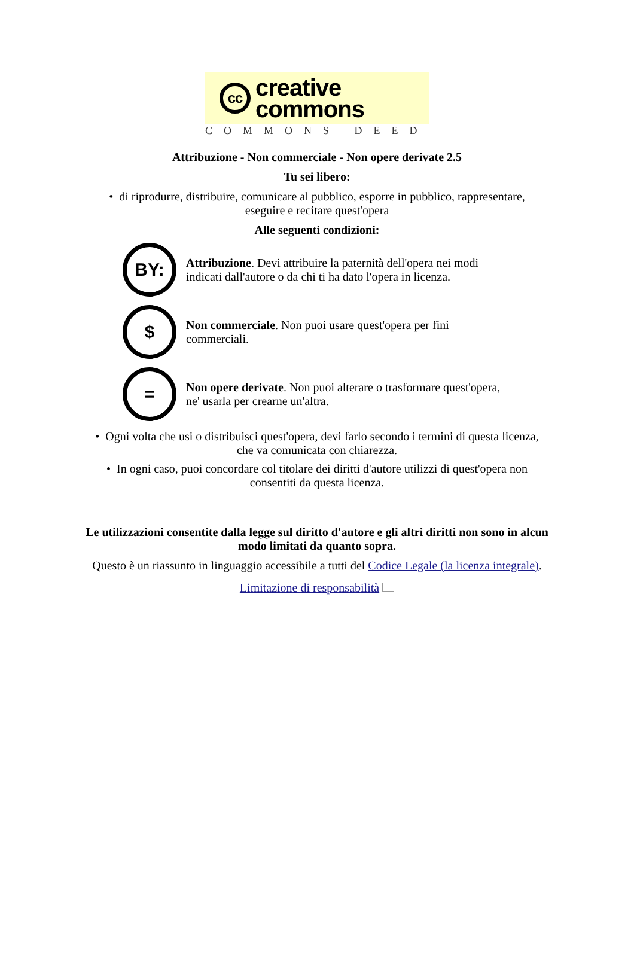cc
creative
commons
COMMONS DEED
Attribuzione - Non commerciale - Non opere derivate 2.5
Tu sei libero:
• di riprodurre, distribuire, comunicare al pubblico, esporre in pubblico, rappresentare,
eseguire e recitare quest'opera
Alle seguenti condizioni:
BY:
Attribuzione. Devi attribuire la paternità dell'opera nei modi indicati dall'autore o da chi ti ha dato l'opera in licenza.
$
Non commerciale. Non puoi usare quest'opera per fini commerciali.
=
Non opere derivate. Non puoi alterare o trasformare quest'opera, ne' usarla per crearne un'altra.
• Ogni volta che usi o distribuisci quest'opera, devi farlo secondo i termini di questa licenza,
che va comunicata con chiarezza.
• In ogni caso, puoi concordare col titolare dei diritti d'autore utilizzi di quest'opera non
consentiti da questa licenza.
Le utilizzazioni consentite dalla legge sul diritto d'autore e gli altri diritti non sono in alcun
modo limitati da quanto sopra.
Questo è un riassunto in linguaggio accessibile a tutti del Codice Legale (la licenza integrale).
Limitazione di responsabilità